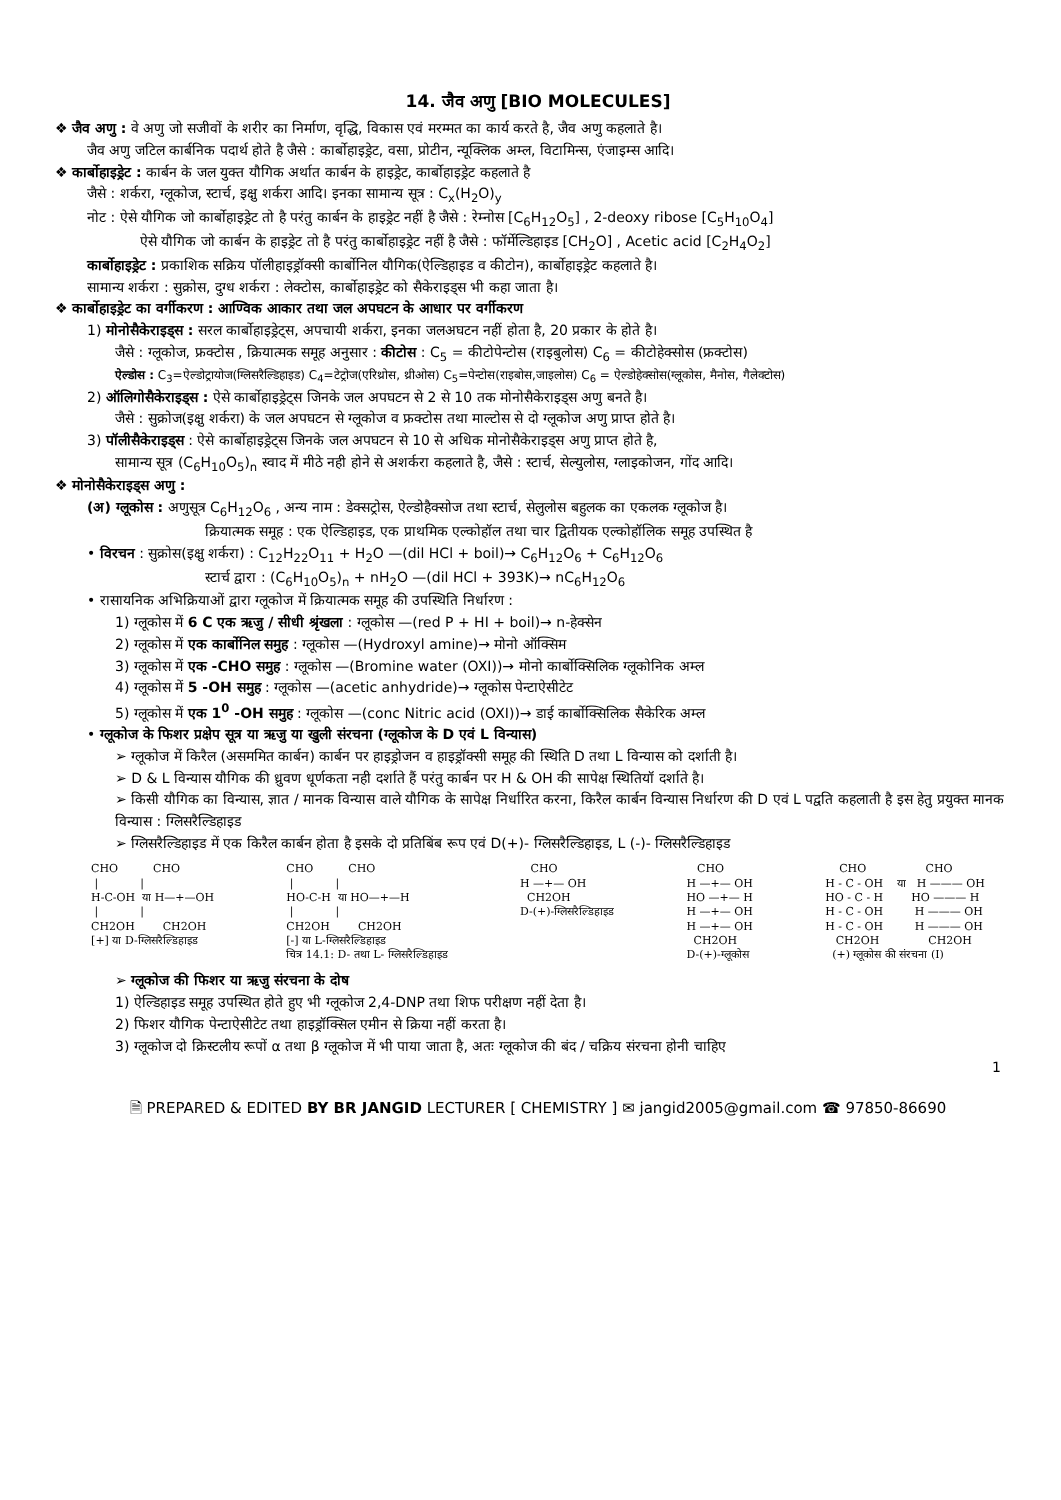14. जैव अणु [BIO MOLECULES]
❖ जैव अणु : वे अणु जो सजीवों के शरीर का निर्माण, वृद्धि, विकास एवं मरम्मत का कार्य करते है, जैव अणु कहलाते है।
जैव अणु जटिल कार्बनिक पदार्थ होते है जैसे : कार्बोहाइड्रेट, वसा, प्रोटीन, न्यूक्लिक अम्ल, विटामिन्स, एंजाइम्स आदि।
❖ कार्बोहाइड्रेट : कार्बन के जल युक्त यौगिक अर्थात कार्बन के हाइड्रेट, कार्बोहाइड्रेट कहलाते है
जैसे : शर्करा, ग्लूकोज, स्टार्च, इक्षु शर्करा आदि। इनका सामान्य सूत्र : C<sub>x</sub>(H<sub>2</sub>O)<sub>y</sub>
नोट : ऐसे यौगिक जो कार्बोहाइड्रेट तो है परंतु कार्बन के हाइड्रेट नहीं है जैसे : रेम्नोस [C<sub>6</sub>H<sub>12</sub>O<sub>5</sub>] , 2-deoxy ribose [C<sub>5</sub>H<sub>10</sub>O<sub>4</sub>]
ऐसे यौगिक जो कार्बन के हाइड्रेट तो है परंतु कार्बोहाइड्रेट नहीं है जैसे : फॉर्मेल्डिहाइड [CH<sub>2</sub>O] , Acetic acid [C<sub>2</sub>H<sub>4</sub>O<sub>2</sub>]
कार्बोहाइड्रेट : प्रकाशिक सक्रिय पॉलीहाइड्रॉक्सी कार्बोनिल यौगिक(ऐल्डिहाइड व कीटोन), कार्बोहाइड्रेट कहलाते है।
सामान्य शर्करा : सुक्रोस, दुग्ध शर्करा : लेक्टोस, कार्बोहाइड्रेट को सैकेराइड्स भी कहा जाता है।
❖ कार्बोहाइड्रेट का वर्गीकरण : आण्विक आकार तथा जल अपघटन के आधार पर वर्गीकरण
1) मोनोसैकेराइड्स : सरल कार्बोहाइड्रेट्स, अपचायी शर्करा, इनका जलअघटन नहीं होता है, 20 प्रकार के होते है।
जैसे : ग्लूकोज, फ्रक्टोस , क्रियात्मक समूह अनुसार : कीटोस : C<sub>5</sub> = कीटोपेन्टोस (राइबुलोस) C<sub>6</sub> = कीटोहेक्सोस (फ्रक्टोस)
ऐल्डोस : C<sub>3</sub>=ऐल्डोट्रायोज(ग्लिसरैल्डिहाइड) C<sub>4</sub>=टेट्रोज(एरिथ्रोस, थ्रीओस) C<sub>5</sub>=पेन्टोस(राइबोस,जाइलोस) C<sub>6</sub> = ऐल्डोहेक्सोस(ग्लूकोस, मैनोस, गैलेक्टोस)
2) ऑलिगोसैकेराइड्स : ऐसे कार्बोहाइड्रेट्स जिनके जल अपघटन से 2 से 10 तक मोनोसैकेराइड्स अणु बनते है।
जैसे : सुक्रोज(इक्षु शर्करा) के जल अपघटन से ग्लूकोज व फ्रक्टोस तथा माल्टोस से दो ग्लूकोज अणु प्राप्त होते है।
3) पॉलीसैकेराइड्स : ऐसे कार्बोहाइड्रेट्स जिनके जल अपघटन से 10 से अधिक मोनोसैकेराइड्स अणु प्राप्त होते है,
सामान्य सूत्र (C<sub>6</sub>H<sub>10</sub>O<sub>5</sub>)<sub>n</sub> स्वाद में मीठे नही होने से अशर्करा कहलाते है, जैसे : स्टार्च, सेल्युलोस, ग्लाइकोजन, गोंद आदि।
❖ मोनोसैकेराइड्स अणु :
(अ) ग्लूकोस : अणुसूत्र C<sub>6</sub>H<sub>12</sub>O<sub>6</sub> , अन्य नाम : डेक्सट्रोस, ऐल्डोहैक्सोज तथा स्टार्च, सेलुलोस बहुलक का एकलक ग्लूकोज है।
क्रियात्मक समूह : एक ऐल्डिहाइड, एक प्राथमिक एल्कोहॉल तथा चार द्वितीयक एल्कोहॉलिक समूह उपस्थित है
• विरचन : सुक्रोस(इक्षु शर्करा) : C<sub>12</sub>H<sub>22</sub>O<sub>11</sub> + H<sub>2</sub>O —(dil HCl + boil)→ C<sub>6</sub>H<sub>12</sub>O<sub>6</sub> + C<sub>6</sub>H<sub>12</sub>O<sub>6</sub>
स्टार्च द्वारा : (C<sub>6</sub>H<sub>10</sub>O<sub>5</sub>)<sub>n</sub> + nH<sub>2</sub>O —(dil HCl + 393K)→ nC<sub>6</sub>H<sub>12</sub>O<sub>6</sub>
• रासायनिक अभिक्रियाओं द्वारा ग्लूकोज में क्रियात्मक समूह की उपस्थिति निर्धारण :
1) ग्लूकोस में 6 C एक ऋजु / सीधी श्रृंखला : ग्लूकोस —(red P + HI + boil)→ n-हेक्सेन
2) ग्लूकोस में एक कार्बोनिल समुह : ग्लूकोस —(Hydroxyl amine)→ मोनो ऑक्सिम
3) ग्लूकोस में एक -CHO समुह : ग्लूकोस —(Bromine water (OXI))→ मोनो कार्बोक्सिलिक ग्लूकोनिक अम्ल
4) ग्लूकोस में 5 -OH समुह : ग्लूकोस —(acetic anhydride)→ ग्लूकोस पेन्टाऐसीटेट
5) ग्लूकोस में एक 1<sup>0</sup> -OH समुह : ग्लूकोस —(conc Nitric acid (OXI))→ डाई कार्बोक्सिलिक सैकेरिक अम्ल
• ग्लूकोज के फिशर प्रक्षेप सूत्र या ऋजु या खुली संरचना (ग्लूकोज के D एवं L विन्यास)
➢ ग्लूकोज में किरैल (असममित कार्बन) कार्बन पर हाइड्रोजन व हाइड्रॉक्सी समूह की स्थिति D तथा L विन्यास को दर्शाती है।
➢ D & L विन्यास यौगिक की ध्रुवण धूर्णकता नही दर्शाते हैं परंतु कार्बन पर H & OH की सापेक्ष स्थितियॉ दर्शाते है।
➢ किसी यौगिक का विन्यास, ज्ञात / मानक विन्यास वाले यौगिक के सापेक्ष निर्धारित करना, किरैल कार्बन विन्यास निर्धारण की D एवं L पद्वति कहलाती है इस हेतु प्रयुक्त मानक विन्यास : ग्लिसरैल्डिहाइड
➢ ग्लिसरैल्डिहाइड में एक किरैल कार्बन होता है इसके दो प्रतिबिंब रूप एवं D(+)- ग्लिसरैल्डिहाइड, L (-)- ग्लिसरैल्डिहाइड
CHO CHO | | H-C-OH या H—+—OH | | CH2OH CH2OH [+] या D-ग्लिसरैल्डिहाइड
CHO CHO | | HO-C-H या HO—+—H | | CH2OH CH2OH [-] या L-ग्लिसरैल्डिहाइड चित्र 14.1: D- तथा L- ग्लिसरैल्डिहाइड
CHO H —+— OH CH2OH D-(+)-ग्लिसरैल्डिहाइड
CHO H —+— OH HO —+— H H —+— OH H —+— OH CH2OH D-(+)-ग्लूकोस
CHO CHO H - C - OH या H ——— OH HO - C - H HO ——— H H - C - OH H ——— OH H - C - OH H ——— OH CH2OH CH2OH (+) ग्लूकोस की संरचना (I)
➢ ग्लूकोज की फिशर या ऋजु संरचना के दोष
1) ऐल्डिहाइड समूह उपस्थित होते हुए भी ग्लूकोज 2,4-DNP तथा शिफ परीक्षण नहीं देता है।
2) फिशर यौगिक पेन्टाऐसीटेट तथा हाइड्रॉक्सिल एमीन से क्रिया नहीं करता है।
3) ग्लूकोज दो क्रिस्टलीय रूपों α तथा β ग्लूकोज में भी पाया जाता है, अतः ग्लूकोज की बंद / चक्रिय संरचना होनी चाहिए
1
🗎 PREPARED & EDITED BY BR JANGID LECTURER [ CHEMISTRY ] ✉ jangid2005@gmail.com ☎ 97850-86690